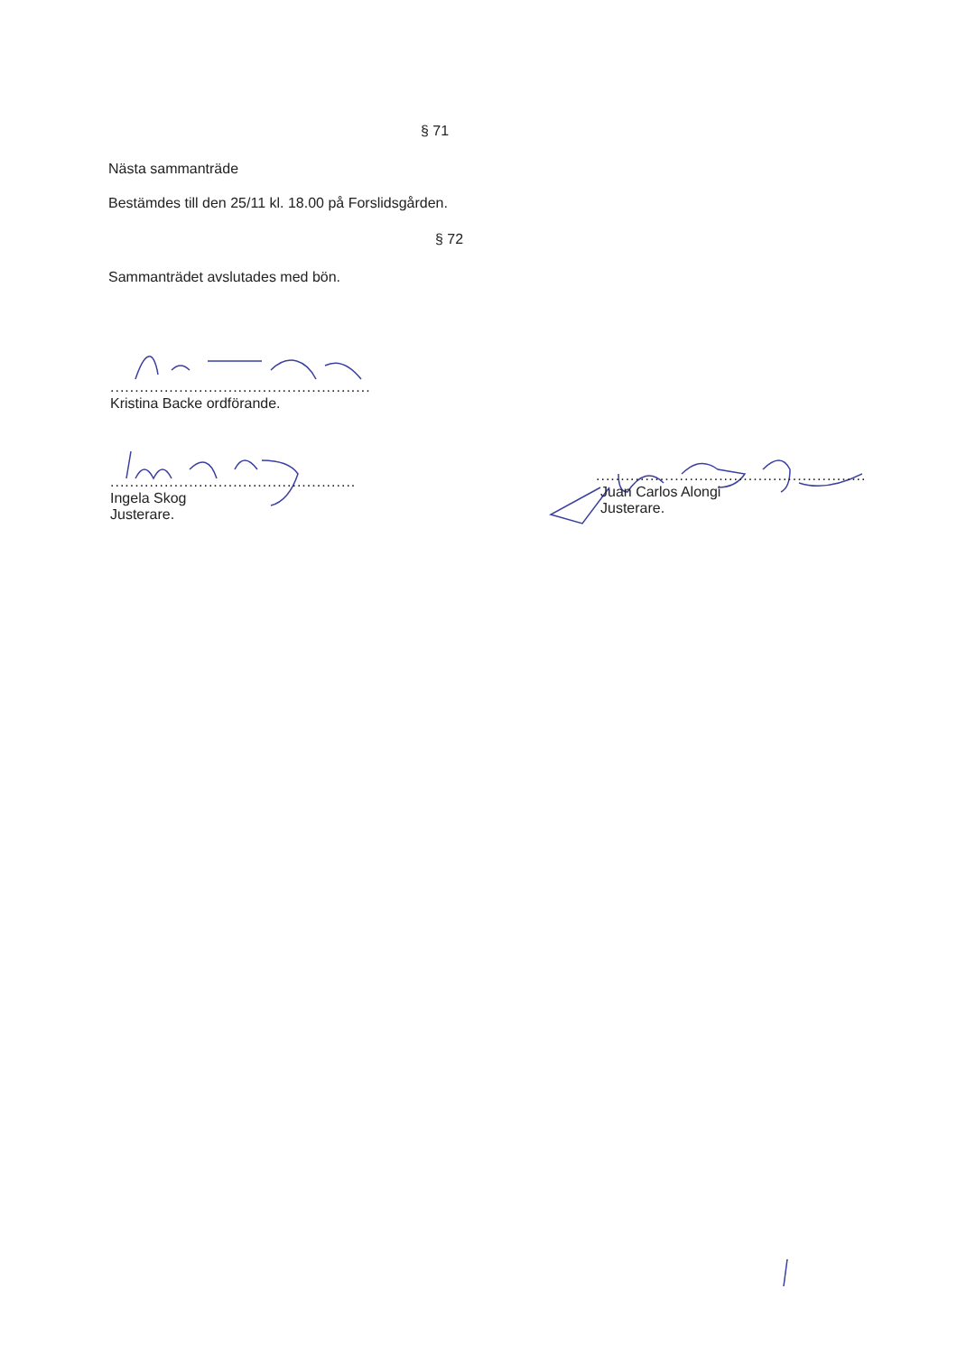§ 71
Nästa sammanträde
Bestämdes till den 25/11 kl. 18.00 på Forslidsgården.
§ 72
Sammanträdet avslutades med bön.
.....................................................
Kristina Backe ordförande.
..................................................
Ingela Skog
Justerare.
.......................................................
Juan Carlos Alongi
Justerare.